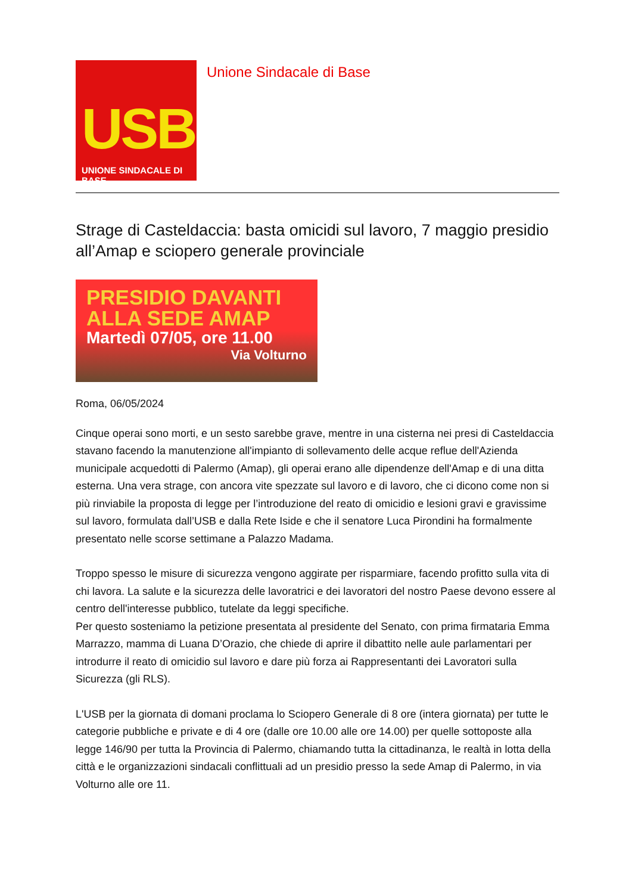USB
UNIONE SINDACALE DI BASE
Unione Sindacale di Base
Strage di Casteldaccia: basta omicidi sul lavoro, 7 maggio presidio all’Amap e sciopero generale provinciale
PRESIDIO DAVANTI
ALLA SEDE AMAP
Martedì 07/05, ore 11.00
Via Volturno
Roma, 06/05/2024
Cinque operai sono morti, e un sesto sarebbe grave, mentre in una cisterna nei presi di Casteldaccia stavano facendo la manutenzione all'impianto di sollevamento delle acque reflue dell'Azienda municipale acquedotti di Palermo (Amap), gli operai erano alle dipendenze dell'Amap e di una ditta esterna. Una vera strage, con ancora vite spezzate sul lavoro e di lavoro, che ci dicono come non si più rinviabile la proposta di legge per l’introduzione del reato di omicidio e lesioni gravi e gravissime sul lavoro, formulata dall’USB e dalla Rete Iside e che il senatore Luca Pirondini ha formalmente presentato nelle scorse settimane a Palazzo Madama.
Troppo spesso le misure di sicurezza vengono aggirate per risparmiare, facendo profitto sulla vita di chi lavora. La salute e la sicurezza delle lavoratrici e dei lavoratori del nostro Paese devono essere al centro dell'interesse pubblico, tutelate da leggi specifiche.
Per questo sosteniamo la petizione presentata al presidente del Senato, con prima firmataria Emma Marrazzo, mamma di Luana D’Orazio, che chiede di aprire il dibattito nelle aule parlamentari per introdurre il reato di omicidio sul lavoro e dare più forza ai Rappresentanti dei Lavoratori sulla Sicurezza (gli RLS).
L'USB per la giornata di domani proclama lo Sciopero Generale di 8 ore (intera giornata) per tutte le categorie pubbliche e private e di 4 ore (dalle ore 10.00 alle ore 14.00) per quelle sottoposte alla legge 146/90 per tutta la Provincia di Palermo, chiamando tutta la cittadinanza, le realtà in lotta della città e le organizzazioni sindacali conflittuali ad un presidio presso la sede Amap di Palermo, in via Volturno alle ore 11.